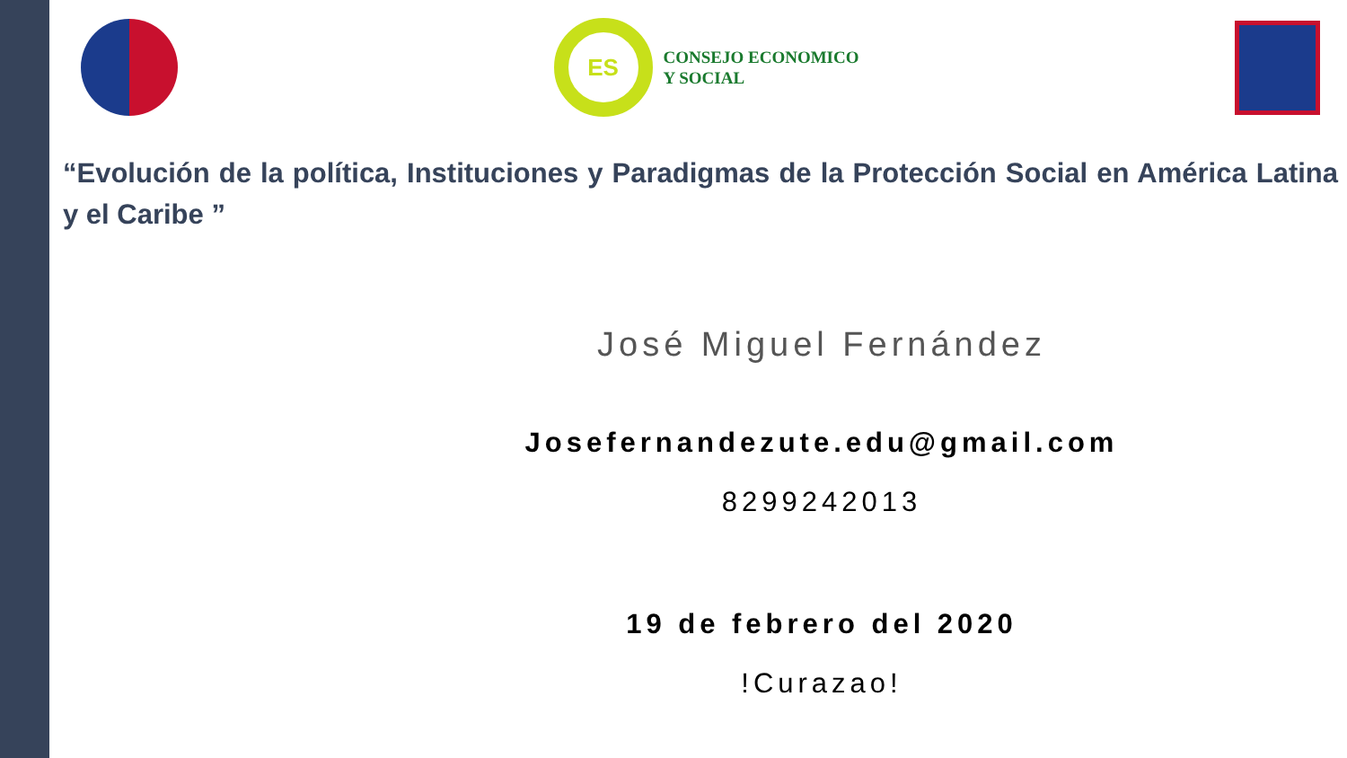ES
CONSEJO ECONOMICO
Y SOCIAL
“Evolución de la política, Instituciones y Paradigmas de la Protección Social en América Latina y el Caribe ”
José Miguel Fernández
Josefernandezute.edu@gmail.com
8299242013
19 de febrero del 2020
!Curazao!